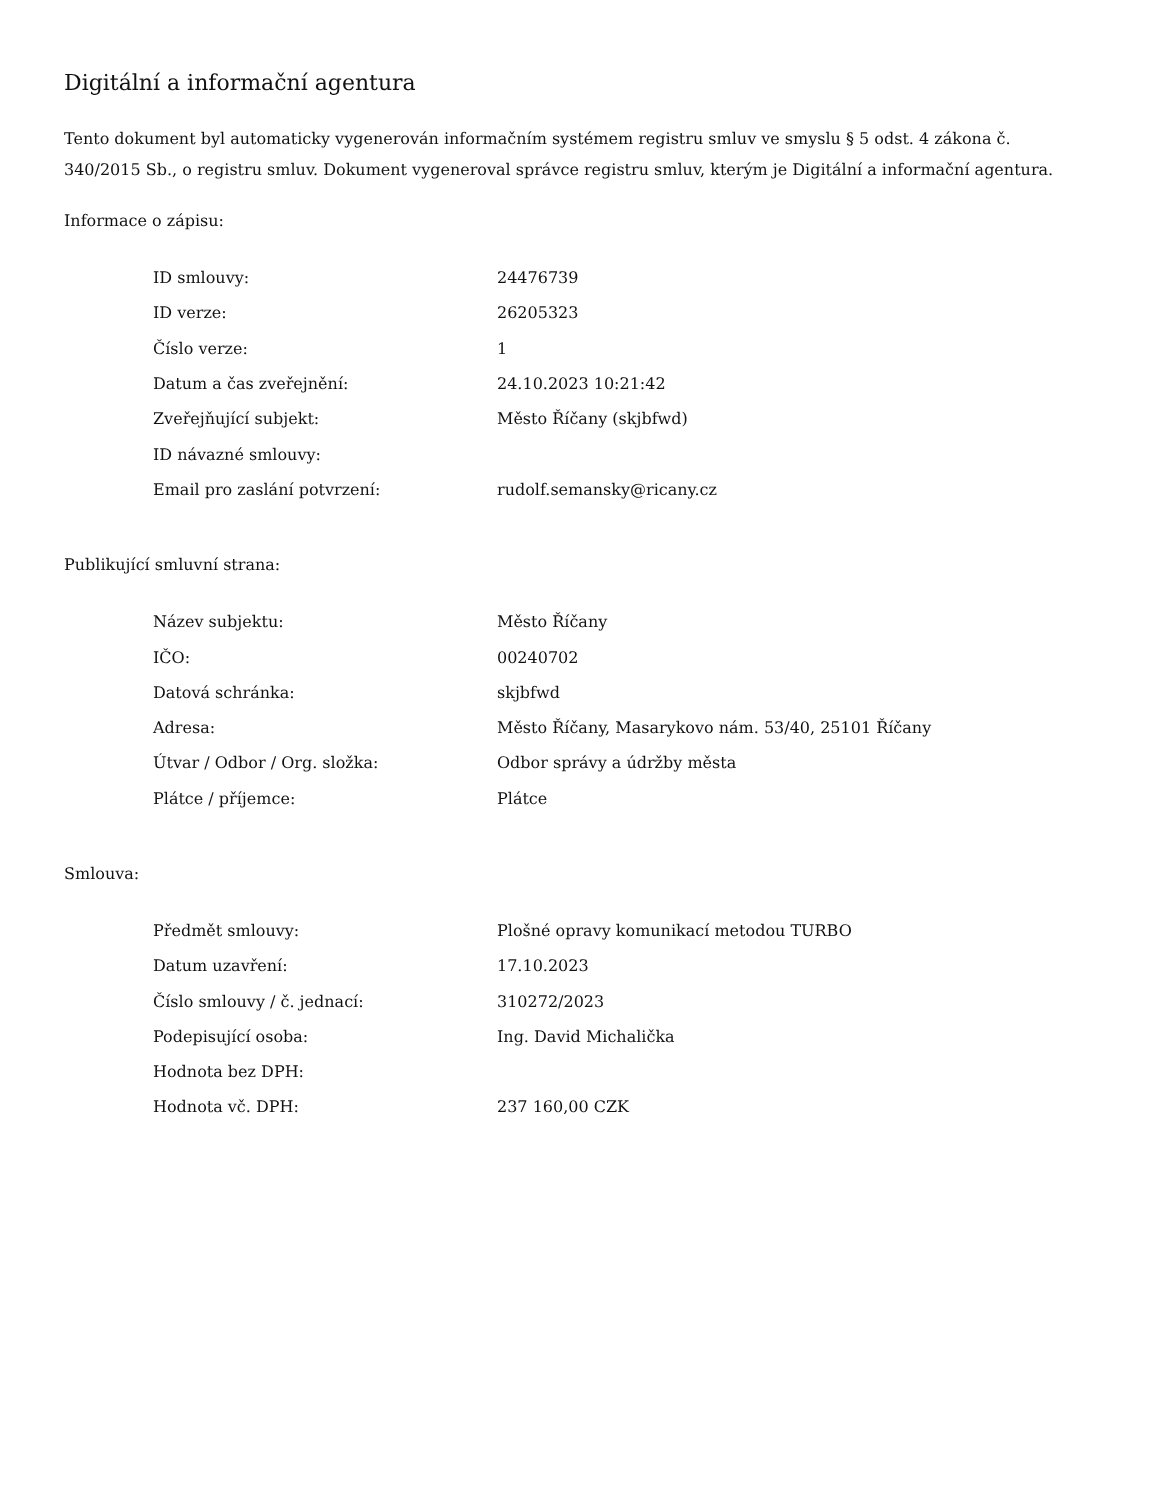Digitální a informační agentura
Tento dokument byl automaticky vygenerován informačním systémem registru smluv ve smyslu § 5 odst. 4 zákona č. 340/2015 Sb., o registru smluv. Dokument vygeneroval správce registru smluv, kterým je Digitální a informační agentura.
Informace o zápisu:
| ID smlouvy: | 24476739 |
| ID verze: | 26205323 |
| Číslo verze: | 1 |
| Datum a čas zveřejnění: | 24.10.2023 10:21:42 |
| Zveřejňující subjekt: | Město Říčany (skjbfwd) |
| ID návazné smlouvy: | |
| Email pro zaslání potvrzení: | rudolf.semansky@ricany.cz |
Publikující smluvní strana:
| Název subjektu: | Město Říčany |
| IČO: | 00240702 |
| Datová schránka: | skjbfwd |
| Adresa: | Město Říčany, Masarykovo nám. 53/40, 25101 Říčany |
| Útvar / Odbor / Org. složka: | Odbor správy a údržby města |
| Plátce / příjemce: | Plátce |
Smlouva:
| Předmět smlouvy: | Plošné opravy komunikací metodou TURBO |
| Datum uzavření: | 17.10.2023 |
| Číslo smlouvy / č. jednací: | 310272/2023 |
| Podepisující osoba: | Ing. David Michalička |
| Hodnota bez DPH: | |
| Hodnota vč. DPH: | 237 160,00 CZK |